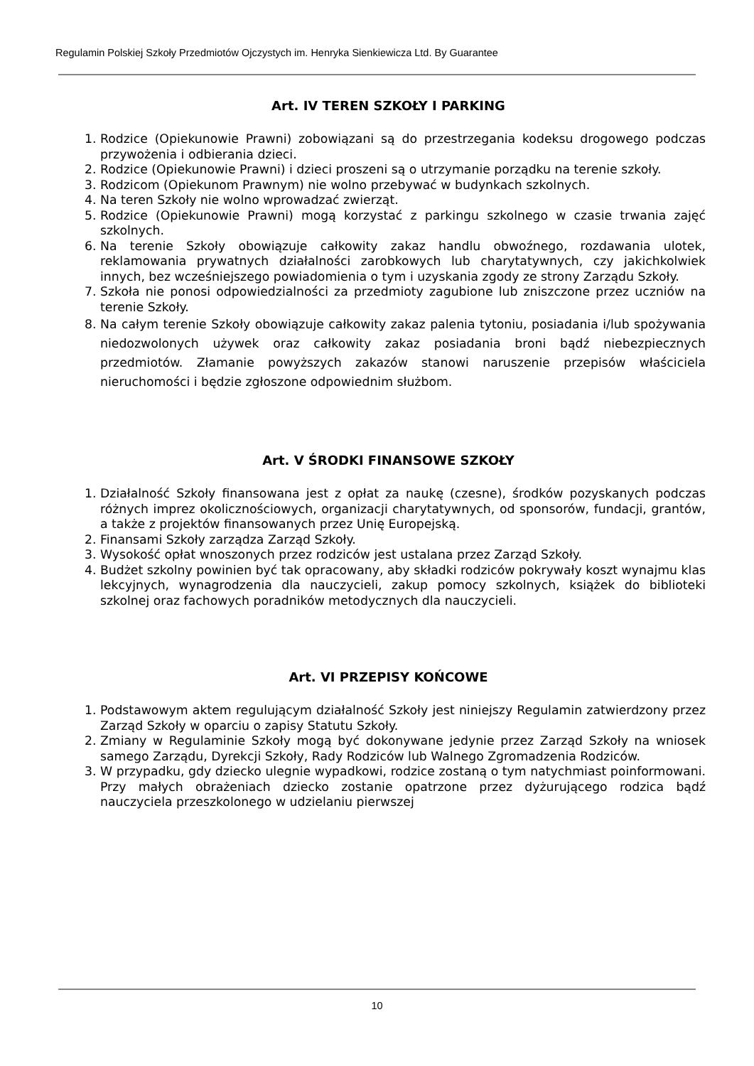Regulamin Polskiej Szkoły Przedmiotów Ojczystych im. Henryka Sienkiewicza Ltd. By Guarantee
Art. IV TEREN SZKOŁY I PARKING
1. Rodzice (Opiekunowie Prawni) zobowiązani są do przestrzegania kodeksu drogowego podczas przywożenia i odbierania dzieci.
2. Rodzice (Opiekunowie Prawni) i dzieci proszeni są o utrzymanie porządku na terenie szkoły.
3. Rodzicom (Opiekunom Prawnym) nie wolno przebywać w budynkach szkolnych.
4. Na teren Szkoły nie wolno wprowadzać zwierząt.
5. Rodzice (Opiekunowie Prawni) mogą korzystać z parkingu szkolnego w czasie trwania zajęć szkolnych.
6. Na terenie Szkoły obowiązuje całkowity zakaz handlu obwoźnego, rozdawania ulotek, reklamowania prywatnych działalności zarobkowych lub charytatywnych, czy jakichkolwiek innych, bez wcześniejszego powiadomienia o tym i uzyskania zgody ze strony Zarządu Szkoły.
7. Szkoła nie ponosi odpowiedzialności za przedmioty zagubione lub zniszczone przez uczniów na terenie Szkoły.
8. Na całym terenie Szkoły obowiązuje całkowity zakaz palenia tytoniu, posiadania i/lub spożywania niedozwolonych używek oraz całkowity zakaz posiadania broni bądź niebezpiecznych przedmiotów. Złamanie powyższych zakazów stanowi naruszenie przepisów właściciela nieruchomości i będzie zgłoszone odpowiednim służbom.
Art. V ŚRODKI FINANSOWE SZKOŁY
1. Działalność Szkoły finansowana jest z opłat za naukę (czesne), środków pozyskanych podczas różnych imprez okolicznościowych, organizacji charytatywnych, od sponsorów, fundacji, grantów, a także z projektów finansowanych przez Unię Europejską.
2. Finansami Szkoły zarządza Zarząd Szkoły.
3. Wysokość opłat wnoszonych przez rodziców jest ustalana przez Zarząd Szkoły.
4. Budżet szkolny powinien być tak opracowany, aby składki rodziców pokrywały koszt wynajmu klas lekcyjnych, wynagrodzenia dla nauczycieli, zakup pomocy szkolnych, książek do biblioteki szkolnej oraz fachowych poradników metodycznych dla nauczycieli.
Art. VI PRZEPISY KOŃCOWE
1. Podstawowym aktem regulującym działalność Szkoły jest niniejszy Regulamin zatwierdzony przez Zarząd Szkoły w oparciu o zapisy Statutu Szkoły.
2. Zmiany w Regulaminie Szkoły mogą być dokonywane jedynie przez Zarząd Szkoły na wniosek samego Zarządu, Dyrekcji Szkoły, Rady Rodziców lub Walnego Zgromadzenia Rodziców.
3. W przypadku, gdy dziecko ulegnie wypadkowi, rodzice zostaną o tym natychmiast poinformowani. Przy małych obrażeniach dziecko zostanie opatrzone przez dyżurującego rodzica bądź nauczyciela przeszkolonego w udzielaniu pierwszej
10